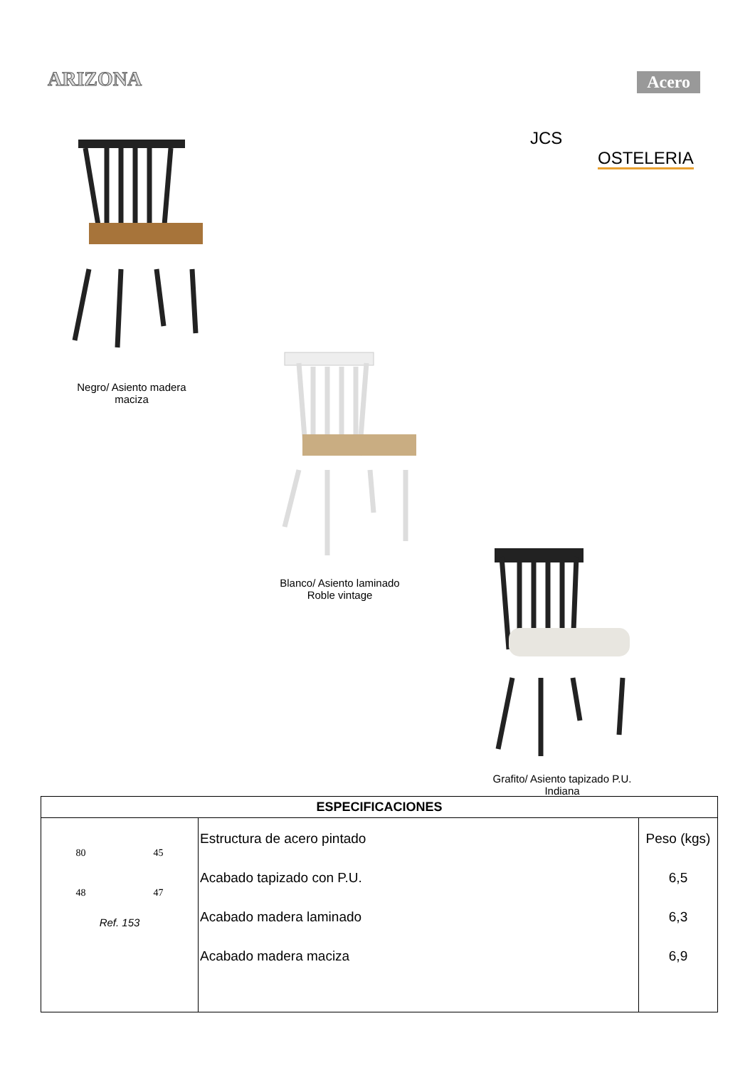ARIZONA
Acero
JCS
OSTELERIA
Negro/ Asiento madera maciza
Blanco/ Asiento laminado Roble vintage
Grafito/ Asiento tapizado P.U. Indiana
| ESPECIFICACIONES | | |
| --- | --- | --- |
| 80 45 48 47 Ref. 153 | Estructura de acero pintado Acabado tapizado con P.U. Acabado madera laminado Acabado madera maciza | Peso (kgs) 6,5 6,3 6,9 |